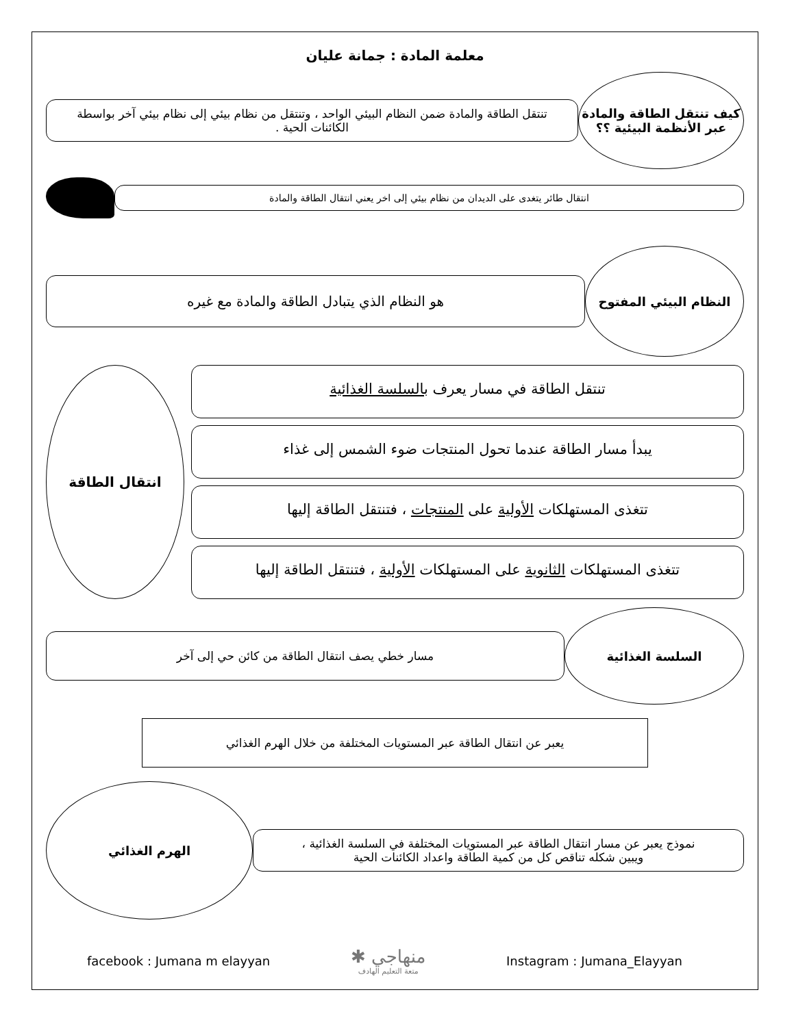معلمة المادة : جمانة عليان
كيف تنتقل الطاقة والمادة عبر الأنظمة البيئية ؟؟
تنتقل الطاقة والمادة ضمن النظام البيئي الواحد ، وتنتقل من نظام بيئي إلى نظام بيئي آخر بواسطة الكائنات الحية .
انتقال طائر يتغدى على الديدان من نظام بيئي إلى اخر يعني انتقال الطاقة والمادة
النظام البيئي المفتوح
هو النظام الذي يتبادل الطاقة والمادة مع غيره
تنتقل الطاقة في مسار يعرف بالسلسة الغذائية
يبدأ مسار الطاقة عندما تحول المنتجات ضوء الشمس إلى غذاء
تتغذى المستهلكات الأولية على المنتجات ، فتنتقل الطاقة إليها
تتغذى المستهلكات الثانوية على المستهلكات الأولية ، فتنتقل الطاقة إليها
انتقال الطاقة
السلسة الغذائية
مسار خطي يصف انتقال الطاقة من كائن حي إلى آخر
يعبر عن انتقال الطاقة عبر المستويات المختلفة من خلال الهرم الغذائي
نموذج يعبر عن مسار انتقال الطاقة عبر المستويات المختلفة في السلسة الغذائية ،
ويبين شكله تناقص كل من كمية الطاقة واعداد الكائنات الحية
الهرم الغذائي
facebook : Jumana m elayyan ✱ منهاجي
متعة التعليم الهادف Instagram : Jumana_Elayyan